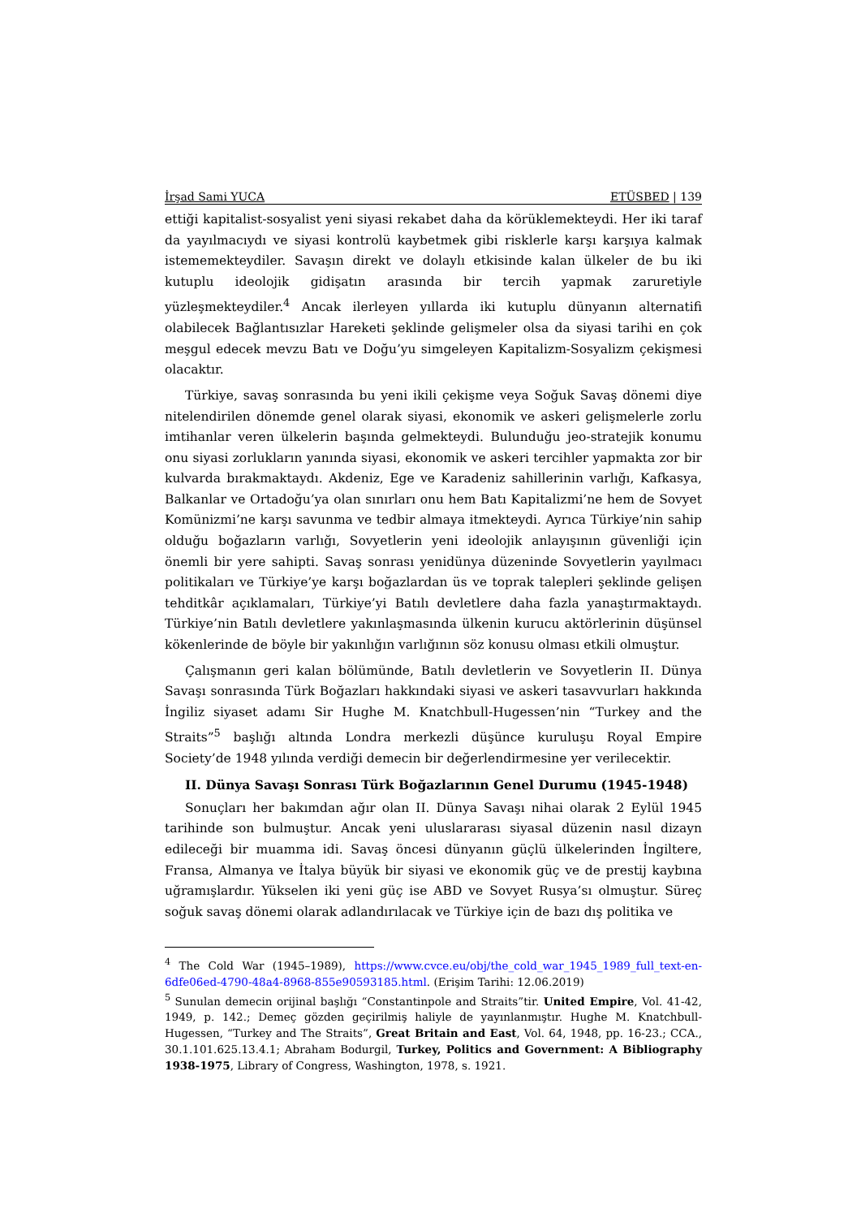İrşad Sami YUCA ETÜSBED | 139
ettiği kapitalist-sosyalist yeni siyasi rekabet daha da körüklemekteydi. Her iki taraf da yayılmacıydı ve siyasi kontrolü kaybetmek gibi risklerle karşı karşıya kalmak istememekteydiler. Savaşın direkt ve dolaylı etkisinde kalan ülkeler de bu iki kutuplu ideolojik gidişatın arasında bir tercih yapmak zaruretiyle yüzleşmekteydiler.<sup>4</sup> Ancak ilerleyen yıllarda iki kutuplu dünyanın alternatifi olabilecek Bağlantısızlar Hareketi şeklinde gelişmeler olsa da siyasi tarihi en çok meşgul edecek mevzu Batı ve Doğu’yu simgeleyen Kapitalizm-Sosyalizm çekişmesi olacaktır.
Türkiye, savaş sonrasında bu yeni ikili çekişme veya Soğuk Savaş dönemi diye nitelendirilen dönemde genel olarak siyasi, ekonomik ve askeri gelişmelerle zorlu imtihanlar veren ülkelerin başında gelmekteydi. Bulunduğu jeo-stratejik konumu onu siyasi zorlukların yanında siyasi, ekonomik ve askeri tercihler yapmakta zor bir kulvarda bırakmaktaydı. Akdeniz, Ege ve Karadeniz sahillerinin varlığı, Kafkasya, Balkanlar ve Ortadoğu’ya olan sınırları onu hem Batı Kapitalizmi’ne hem de Sovyet Komünizmi’ne karşı savunma ve tedbir almaya itmekteydi. Ayrıca Türkiye’nin sahip olduğu boğazların varlığı, Sovyetlerin yeni ideolojik anlayışının güvenliği için önemli bir yere sahipti. Savaş sonrası yenidünya düzeninde Sovyetlerin yayılmacı politikaları ve Türkiye’ye karşı boğazlardan üs ve toprak talepleri şeklinde gelişen tehditkâr açıklamaları, Türkiye’yi Batılı devletlere daha fazla yanaştırmaktaydı. Türkiye’nin Batılı devletlere yakınlaşmasında ülkenin kurucu aktörlerinin düşünsel kökenlerinde de böyle bir yakınlığın varlığının söz konusu olması etkili olmuştur.
Çalışmanın geri kalan bölümünde, Batılı devletlerin ve Sovyetlerin II. Dünya Savaşı sonrasında Türk Boğazları hakkındaki siyasi ve askeri tasavvurları hakkında İngiliz siyaset adamı Sir Hughe M. Knatchbull-Hugessen’nin “Turkey and the Straits”<sup>5</sup> başlığı altında Londra merkezli düşünce kuruluşu Royal Empire Society’de 1948 yılında verdiği demecin bir değerlendirmesine yer verilecektir.
II. Dünya Savaşı Sonrası Türk Boğazlarının Genel Durumu (1945-1948)
Sonuçları her bakımdan ağır olan II. Dünya Savaşı nihai olarak 2 Eylül 1945 tarihinde son bulmuştur. Ancak yeni uluslararası siyasal düzenin nasıl dizayn edileceği bir muamma idi. Savaş öncesi dünyanın güçlü ülkelerinden İngiltere, Fransa, Almanya ve İtalya büyük bir siyasi ve ekonomik güç ve de prestij kaybına uğramışlardır. Yükselen iki yeni güç ise ABD ve Sovyet Rusya’sı olmuştur. Süreç soğuk savaş dönemi olarak adlandırılacak ve Türkiye için de bazı dış politika ve
<sup>4</sup> The Cold War (1945–1989), https://www.cvce.eu/obj/the_cold_war_1945_1989_full_text-en-6dfe06ed-4790-48a4-8968-855e90593185.html. (Erişim Tarihi: 12.06.2019)
<sup>5</sup> Sunulan demecin orijinal başlığı “Constantinpole and Straits”tir. United Empire, Vol. 41-42, 1949, p. 142.; Demeç gözden geçirilmiş haliyle de yayınlanmıştır. Hughe M. Knatchbull-Hugessen, “Turkey and The Straits”, Great Britain and East, Vol. 64, 1948, pp. 16-23.; CCA., 30.1.101.625.13.4.1; Abraham Bodurgil, Turkey, Politics and Government: A Bibliography 1938-1975, Library of Congress, Washington, 1978, s. 1921.